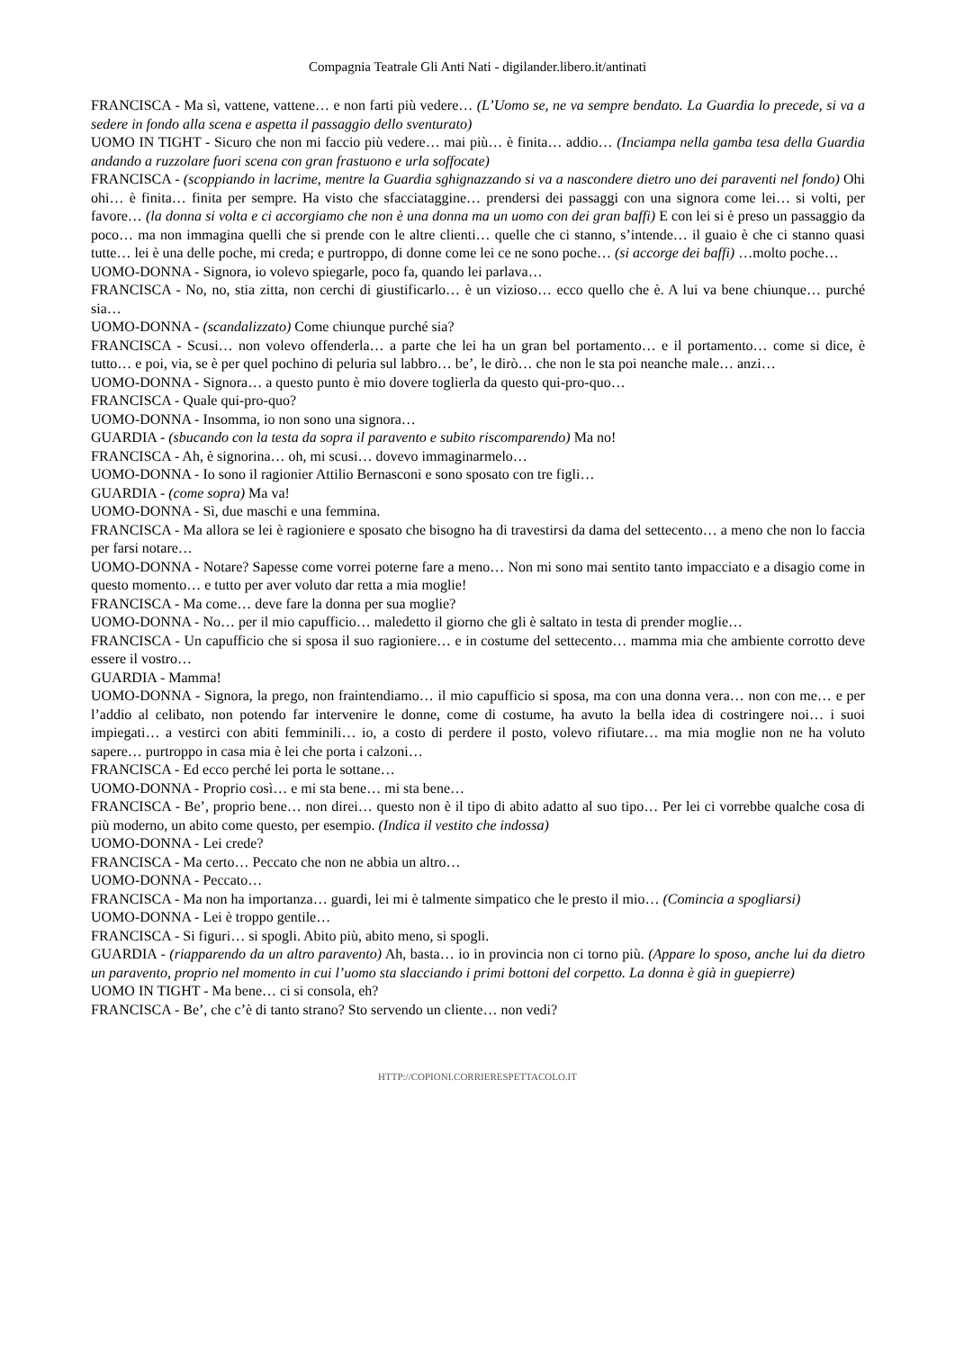Compagnia Teatrale Gli Anti Nati - digilander.libero.it/antinati
FRANCISCA - Ma sì, vattene, vattene… e non farti più vedere… (L’Uomo se, ne va sempre bendato. La Guardia lo precede, si va a sedere in fondo alla scena e aspetta il passaggio dello sventurato)
UOMO IN TIGHT - Sicuro che non mi faccio più vedere… mai più… è finita… addio… (Inciampa nella gamba tesa della Guardia andando a ruzzolare fuori scena con gran frastuono e urla soffocate)
FRANCISCA - (scoppiando in lacrime, mentre la Guardia sghignazzando si va a nascondere dietro uno dei paraventi nel fondo) Ohi ohi… è finita… finita per sempre. Ha visto che sfacciataggine… prendersi dei passaggi con una signora come lei… si volti, per favore… (la donna si volta e ci accorgiamo che non è una donna ma un uomo con dei gran baffi) E con lei si è preso un passaggio da poco… ma non immagina quelli che si prende con le altre clienti… quelle che ci stanno, s’intende… il guaio è che ci stanno quasi tutte… lei è una delle poche, mi creda; e purtroppo, di donne come lei ce ne sono poche… (si accorge dei baffi) …molto poche…
UOMO-DONNA - Signora, io volevo spiegarle, poco fa, quando lei parlava…
FRANCISCA - No, no, stia zitta, non cerchi di giustificarlo… è un vizioso… ecco quello che è. A lui va bene chiunque… purché sia…
UOMO-DONNA - (scandalizzato) Come chiunque purché sia?
FRANCISCA - Scusi… non volevo offenderla… a parte che lei ha un gran bel portamento… e il portamento… come si dice, è tutto… e poi, via, se è per quel pochino di peluria sul labbro… be’, le dirò… che non le sta poi neanche male… anzi…
UOMO-DONNA - Signora… a questo punto è mio dovere toglierla da questo qui-pro-quo…
FRANCISCA - Quale qui-pro-quo?
UOMO-DONNA - Insomma, io non sono una signora…
GUARDIA - (sbucando con la testa da sopra il paravento e subito riscomparendo) Ma no!
FRANCISCA - Ah, è signorina… oh, mi scusi… dovevo immaginarmelo…
UOMO-DONNA - Io sono il ragionier Attilio Bernasconi e sono sposato con tre figli…
GUARDIA - (come sopra) Ma va!
UOMO-DONNA - Sì, due maschi e una femmina.
FRANCISCA - Ma allora se lei è ragioniere e sposato che bisogno ha di travestirsi da dama del settecento… a meno che non lo faccia per farsi notare…
UOMO-DONNA - Notare? Sapesse come vorrei poterne fare a meno… Non mi sono mai sentito tanto impacciato e a disagio come in questo momento… e tutto per aver voluto dar retta a mia moglie!
FRANCISCA - Ma come… deve fare la donna per sua moglie?
UOMO-DONNA - No… per il mio capufficio… maledetto il giorno che gli è saltato in testa di prender moglie…
FRANCISCA - Un capufficio che si sposa il suo ragioniere… e in costume del settecento… mamma mia che ambiente corrotto deve essere il vostro…
GUARDIA - Mamma!
UOMO-DONNA - Signora, la prego, non fraintendiamo… il mio capufficio si sposa, ma con una donna vera… non con me… e per l’addio al celibato, non potendo far intervenire le donne, come di costume, ha avuto la bella idea di costringere noi… i suoi impiegati… a vestirci con abiti femminili… io, a costo di perdere il posto, volevo rifiutare… ma mia moglie non ne ha voluto sapere… purtroppo in casa mia è lei che porta i calzoni…
FRANCISCA - Ed ecco perché lei porta le sottane…
UOMO-DONNA - Proprio così… e mi sta bene… mi sta bene…
FRANCISCA - Be’, proprio bene… non direi… questo non è il tipo di abito adatto al suo tipo… Per lei ci vorrebbe qualche cosa di più moderno, un abito come questo, per esempio. (Indica il vestito che indossa)
UOMO-DONNA - Lei crede?
FRANCISCA - Ma certo… Peccato che non ne abbia un altro…
UOMO-DONNA - Peccato…
FRANCISCA - Ma non ha importanza… guardi, lei mi è talmente simpatico che le presto il mio… (Comincia a spogliarsi)
UOMO-DONNA - Lei è troppo gentile…
FRANCISCA - Si figuri… si spogli. Abito più, abito meno, si spogli.
GUARDIA - (riapparendo da un altro paravento) Ah, basta… io in provincia non ci torno più. (Appare lo sposo, anche lui da dietro un paravento, proprio nel momento in cui l’uomo sta slacciando i primi bottoni del corpetto. La donna è già in guepierre)
UOMO IN TIGHT - Ma bene… ci si consola, eh?
FRANCISCA - Be’, che c’è di tanto strano? Sto servendo un cliente… non vedi?
HTTP://COPIONI.CORRIERESPETTACOLO.IT